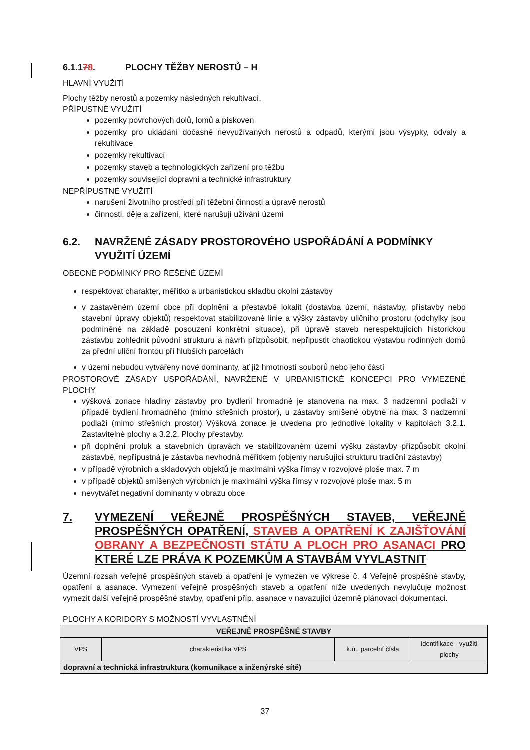6.1.178. PLOCHY TĚŽBY NEROSTŮ – H
HLAVNÍ VYUŽITÍ
Plochy těžby nerostů a pozemky následných rekultivací.
PŘÍPUSTNÉ VYUŽITÍ
pozemky povrchových dolů, lomů a pískoven
pozemky pro ukládání dočasně nevyužívaných nerostů a odpadů, kterými jsou výsypky, odvaly a rekultivace
pozemky rekultivací
pozemky staveb a technologických zařízení pro těžbu
pozemky související dopravní a technické infrastruktury
NEPŘÍPUSTNÉ VYUŽITÍ
narušení životního prostředí při těžební činnosti a úpravě nerostů
činnosti, děje a zařízení, které narušují užívání území
6.2. NAVRŽENÉ ZÁSADY PROSTOROVÉHO USPOŘÁDÁNÍ A PODMÍNKY VYUŽITÍ ÚZEMÍ
OBECNÉ PODMÍNKY PRO ŘEŠENÉ ÚZEMÍ
respektovat charakter, měřítko a urbanistickou skladbu okolní zástavby
v zastavěném území obce při doplnění a přestavbě lokalit (dostavba území, nástavby, přístavby nebo stavební úpravy objektů) respektovat stabilizované linie a výšky zástavby uličního prostoru (odchylky jsou podmíněné na základě posouzení konkrétní situace), při úpravě staveb nerespektujících historickou zástavbu zohlednit původní strukturu a návrh přizpůsobit, nepřipustit chaotickou výstavbu rodinných domů za přední uliční frontou při hlubších parcelách
v území nebudou vytvářeny nové dominanty, ať již hmotností souborů nebo jeho částí
PROSTOROVÉ ZÁSADY USPOŘÁDÁNÍ, NAVRŽENÉ V URBANISTICKÉ KONCEPCI PRO VYMEZENÉ PLOCHY
výšková zonace hladiny zástavby pro bydlení hromadné je stanovena na max. 3 nadzemní podlaží v případě bydlení hromadného (mimo střešních prostor), u zástavby smíšené obytné na max. 3 nadzemní podlaží (mimo střešních prostor) Výšková zonace je uvedena pro jednotlivé lokality v kapitolách 3.2.1. Zastavitelné plochy a 3.2.2. Plochy přestavby.
při doplnění proluk a stavebních úpravách ve stabilizovaném území výšku zástavby přizpůsobit okolní zástavbě, nepřípustná je zástavba nevhodná měřítkem (objemy narušující strukturu tradiční zástavby)
v případě výrobních a skladových objektů je maximální výška římsy v rozvojové ploše max. 7 m
v případě objektů smíšených výrobních je maximální výška římsy v rozvojové ploše max. 5 m
nevytvářet negativní dominanty v obrazu obce
7. VYMEZENÍ VEŘEJNĚ PROSPĚŠNÝCH STAVEB, VEŘEJNĚ PROSPĚŠNÝCH OPATŘENÍ, STAVEB A OPATŘENÍ K ZAJIŠŤOVÁNÍ OBRANY A BEZPEČNOSTI STÁTU A PLOCH PRO ASANACI PRO KTERÉ LZE PRÁVA K POZEMKŮM A STAVBÁM VYVLASTNIT
Územní rozsah veřejně prospěšných staveb a opatření je vymezen ve výkrese č. 4 Veřejně prospěšné stavby, opatření a asanace. Vymezení veřejně prospěšných staveb a opatření níže uvedených nevylučuje možnost vymezit další veřejně prospěšné stavby, opatření příp. asanace v navazující územně plánovací dokumentaci.
PLOCHY A KORIDORY S MOŽNOSTÍ VYVLASTNĚNÍ
| VEŘEJNĚ PROSPĚŠNÉ STAVBY | | | |
| VPS | charakteristika VPS | k.ú., parcelní čísla | identifikace - využití plochy |
| dopravní a technická infrastruktura (komunikace a inženýrské sítě) | | | |
37